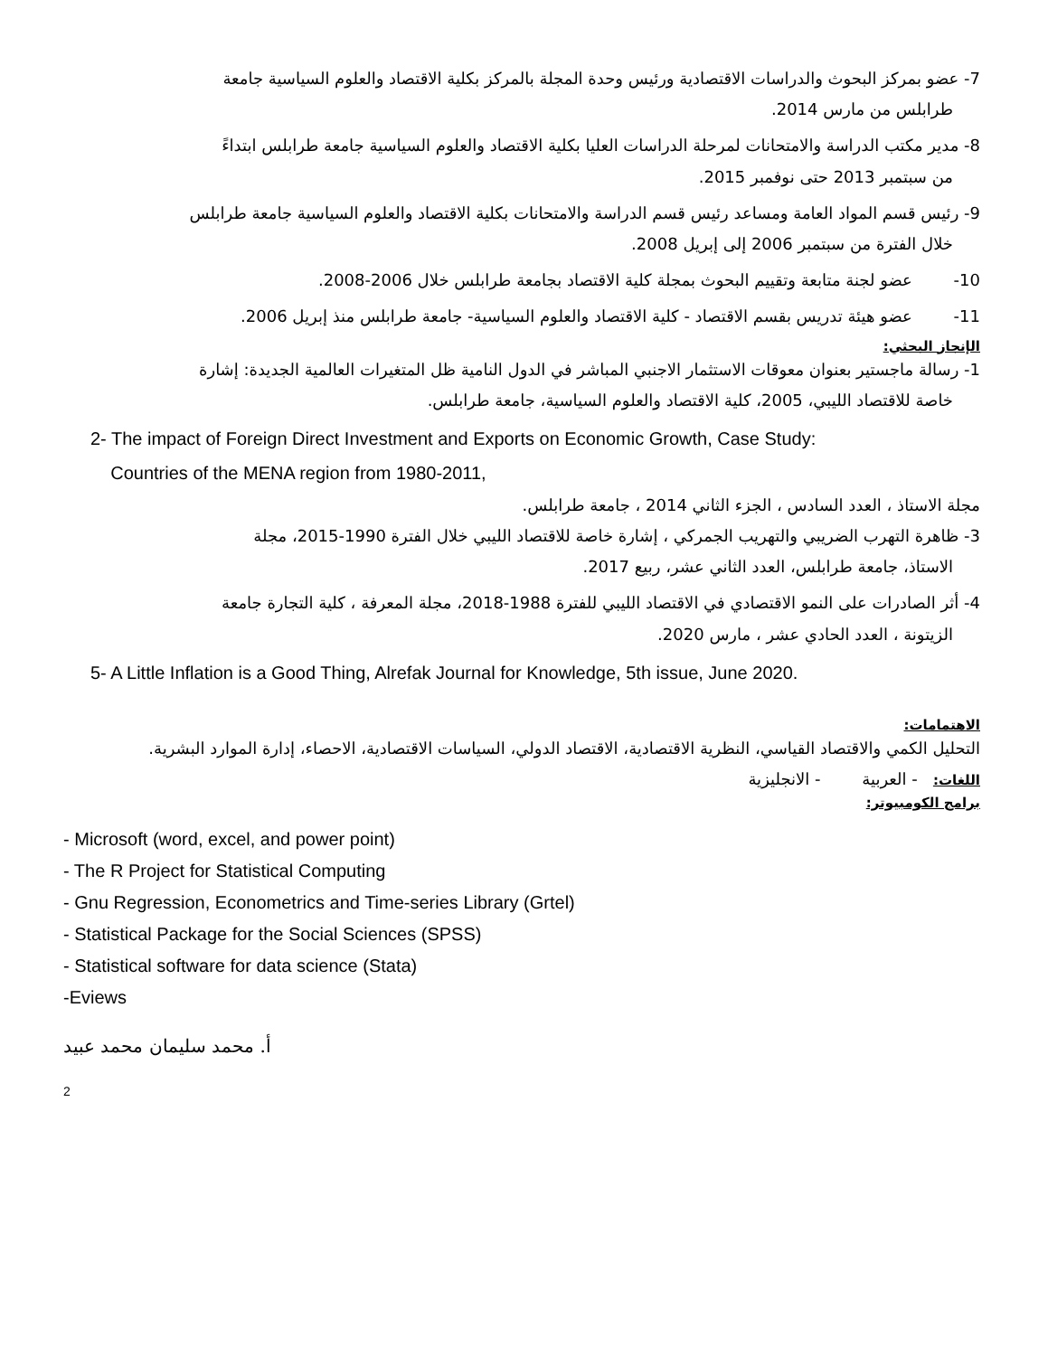7- عضو بمركز البحوث والدراسات الاقتصادية ورئيس وحدة المجلة بالمركز بكلية الاقتصاد والعلوم السياسية جامعة
طرابلس من مارس 2014.
8- مدير مكتب الدراسة والامتحانات لمرحلة الدراسات العليا بكلية الاقتصاد والعلوم السياسية جامعة طرابلس ابتداءً
من سبتمبر 2013 حتى نوفمبر 2015.
9- رئيس قسم المواد العامة ومساعد رئيس قسم الدراسة والامتحانات بكلية الاقتصاد والعلوم السياسية جامعة طرابلس
خلال الفترة من سبتمبر 2006 إلى إبريل 2008.
10- عضو لجنة متابعة وتقييم البحوث بمجلة كلية الاقتصاد بجامعة طرابلس خلال 2006-2008.
11- عضو هيئة تدريس بقسم الاقتصاد - كلية الاقتصاد والعلوم السياسية- جامعة طرابلس منذ إبريل 2006.
الإنجاز البحثي:
1- رسالة ماجستير بعنوان معوقات الاستثمار الاجنبي المباشر في الدول النامية ظل المتغيرات العالمية الجديدة: إشارة
خاصة للاقتصاد الليبي، 2005، كلية الاقتصاد والعلوم السياسية، جامعة طرابلس.
2- The impact of Foreign Direct Investment and Exports on Economic Growth, Case Study:
Countries of the MENA region from 1980-2011,
مجلة الاستاذ ، العدد السادس ، الجزء الثاني 2014 ، جامعة طرابلس.
3- ظاهرة التهرب الضريبي والتهريب الجمركي ، إشارة خاصة للاقتصاد الليبي خلال الفترة 1990-2015، مجلة
الاستاذ، جامعة طرابلس، العدد الثاني عشر، ربيع 2017.
4- أثر الصادرات على النمو الاقتصادي في الاقتصاد الليبي للفترة 1988-2018، مجلة المعرفة ، كلية التجارة جامعة
الزيتونة ، العدد الحادي عشر ، مارس 2020.
5- A Little Inflation is a Good Thing, Alrefak Journal for Knowledge, 5th issue, June 2020.
الاهتمامات:
التحليل الكمي والاقتصاد القياسي، النظرية الاقتصادية، الاقتصاد الدولي، السياسات الاقتصادية، الاحصاء، إدارة الموارد البشرية.
اللغات: - العربية - الانجليزية
برامج الكومبيوتر:
- Microsoft (word, excel, and power point)
- The R Project for Statistical Computing
- Gnu Regression, Econometrics and Time-series Library (Grtel)
- Statistical Package for the Social Sciences (SPSS)
- Statistical software for data science (Stata)
-Eviews
أ. محمد سليمان محمد عبيد
2